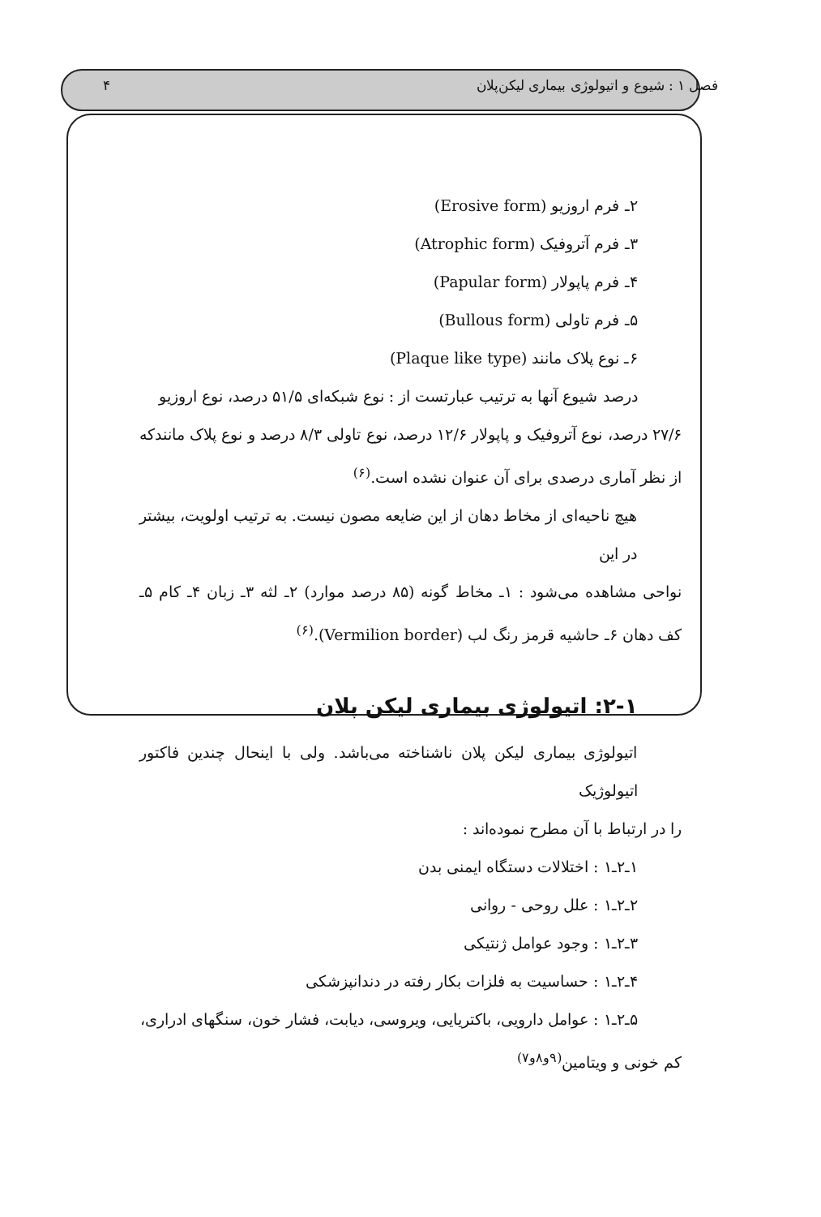فصل ۱ : شیوع و اتیولوژی بیماری لیکن‌پلان ۴
۲ـ فرم اروزیو (Erosive form)
۳ـ فرم آتروفیک (Atrophic form)
۴ـ فرم پاپولار (Papular form)
۵ـ فرم تاولی (Bullous form)
۶ـ نوع پلاک مانند (Plaque like type)
درصد شیوع آنها به ترتیب عبارتست از : نوع شبکه‌ای ۵۱/۵ درصد، نوع اروزیو
۲۷/۶ درصد، نوع آتروفیک و پاپولار ۱۲/۶ درصد، نوع تاولی ۸/۳ درصد و نوع پلاک مانندکه از نظر آماری درصدی برای آن عنوان نشده است.<sup>(۶)</sup>
هیچ ناحیه‌ای از مخاط دهان از این ضایعه مصون نیست. به ترتیب اولویت، بیشتر در این
نواحی مشاهده می‌شود : ۱ـ مخاط گونه (۸۵ درصد موارد) ۲ـ لثه ۳ـ زبان ۴ـ کام ۵ـ کف دهان ۶ـ حاشیه قرمز رنگ لب (Vermilion border).<sup>(۶)</sup>
۲-۱: اتیولوژی بیماری لیکن پلان
اتیولوژی بیماری لیکن پلان ناشناخته می‌باشد. ولی با اینحال چندین فاکتور اتیولوژیک
را در ارتباط با آن مطرح نموده‌اند :
۱ـ۲ـ۱ : اختلالات دستگاه ایمنی بدن
۲ـ۲ـ۱ : علل روحی - روانی
۳ـ۲ـ۱ : وجود عوامل ژنتیکی
۴ـ۲ـ۱ : حساسیت به فلزات بکار رفته در دندانپزشکی
۵ـ۲ـ۱ : عوامل دارویی، باکتریایی، ویروسی، دیابت، فشار خون، سنگهای ادراری،
کم خونی و ویتامین<sup>(۹و۸و۷)</sup>